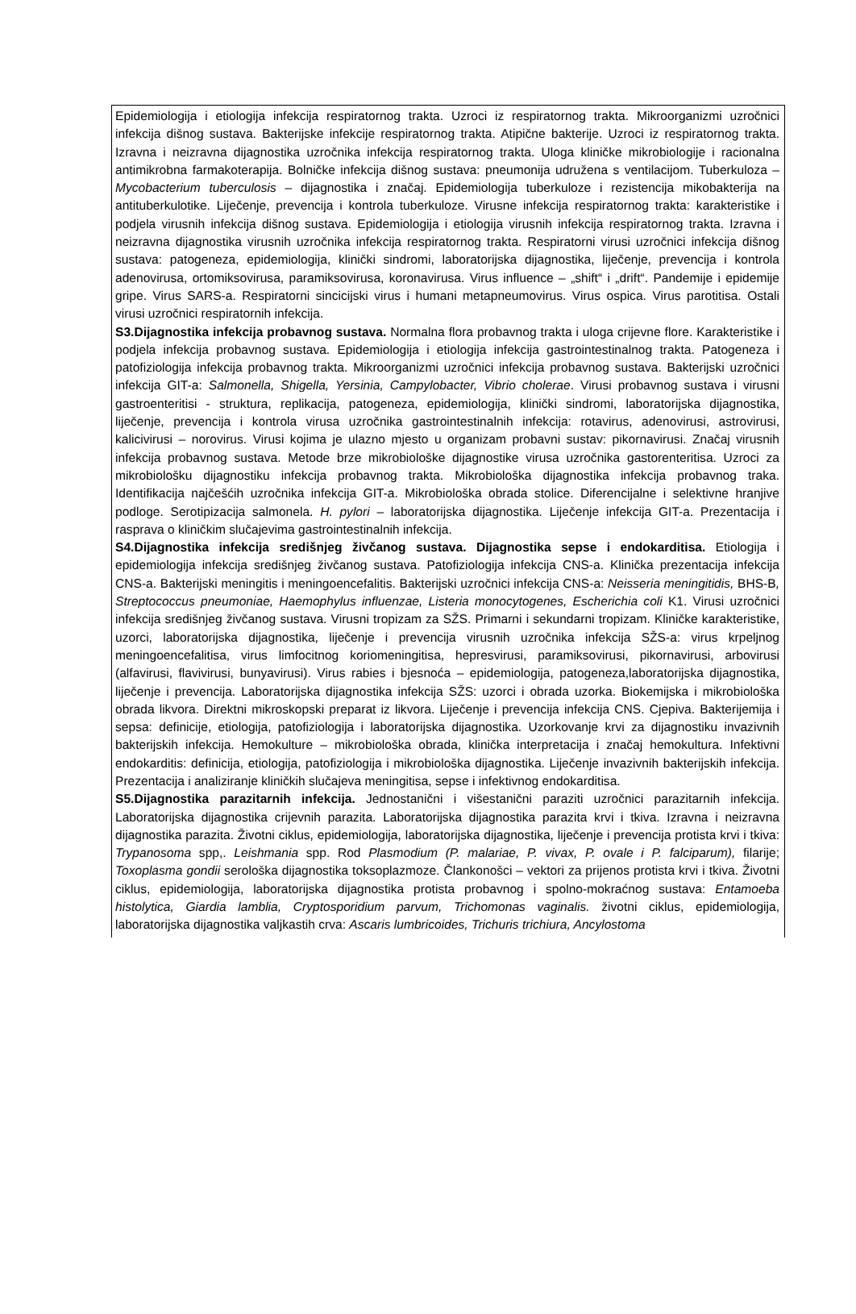Epidemiologija i etiologija infekcija respiratornog trakta. Uzroci iz respiratornog trakta. Mikroorganizmi uzročnici infekcija dišnog sustava. Bakterijske infekcije respiratornog trakta. Atipične bakterije. Uzroci iz respiratornog trakta. Izravna i neizravna dijagnostika uzročnika infekcija respiratornog trakta. Uloga kliničke mikrobiologije i racionalna antimikrobna farmakoterapija. Bolničke infekcija dišnog sustava: pneumonija udružena s ventilacijom. Tuberkuloza – Mycobacterium tuberculosis – dijagnostika i značaj. Epidemiologija tuberkuloze i rezistencija mikobakterija na antituberkulotike. Liječenje, prevencija i kontrola tuberkuloze. Virusne infekcija respiratornog trakta: karakteristike i podjela virusnih infekcija dišnog sustava. Epidemiologija i etiologija virusnih infekcija respiratornog trakta. Izravna i neizravna dijagnostika virusnih uzročnika infekcija respiratornog trakta. Respiratorni virusi uzročnici infekcija dišnog sustava: patogeneza, epidemiologija, klinički sindromi, laboratorijska dijagnostika, liječenje, prevencija i kontrola adenovirusa, ortomiksovirusa, paramiksovirusa, koronavirusa. Virus influence – „shift“ i „drift“. Pandemije i epidemije gripe. Virus SARS-a. Respiratorni sincicijski virus i humani metapneumovirus. Virus ospica. Virus parotitisa. Ostali virusi uzročnici respiratornih infekcija.
S3.Dijagnostika infekcija probavnog sustava. Normalna flora probavnog trakta i uloga crijevne flore. Karakteristike i podjela infekcija probavnog sustava. Epidemiologija i etiologija infekcija gastrointestinalnog trakta. Patogeneza i patofiziologija infekcija probavnog trakta. Mikroorganizmi uzročnici infekcija probavnog sustava. Bakterijski uzročnici infekcija GIT-a: Salmonella, Shigella, Yersinia, Campylobacter, Vibrio cholerae. Virusi probavnog sustava i virusni gastroenteritisi - struktura, replikacija, patogeneza, epidemiologija, klinički sindromi, laboratorijska dijagnostika, liječenje, prevencija i kontrola virusa uzročnika gastrointestinalnih infekcija: rotavirus, adenovirusi, astrovirusi, kalicivirusi – norovirus. Virusi kojima je ulazno mjesto u organizam probavni sustav: pikornavirusi. Značaj virusnih infekcija probavnog sustava. Metode brze mikrobiološke dijagnostike virusa uzročnika gastorenteritisa. Uzroci za mikrobiološku dijagnostiku infekcija probavnog trakta. Mikrobiološka dijagnostika infekcija probavnog traka. Identifikacija najčešćih uzročnika infekcija GIT-a. Mikrobiološka obrada stolice. Diferencijalne i selektivne hranjive podloge. Serotipizacija salmonela. H. pylori – laboratorijska dijagnostika. Liječenje infekcija GIT-a. Prezentacija i rasprava o kliničkim slučajevima gastrointestinalnih infekcija.
S4.Dijagnostika infekcija središnjeg živčanog sustava. Dijagnostika sepse i endokarditisa. Etiologija i epidemiologija infekcija središnjeg živčanog sustava. Patofiziologija infekcija CNS-a. Klinička prezentacija infekcija CNS-a. Bakterijski meningitis i meningoencefalitis. Bakterijski uzročnici infekcija CNS-a: Neisseria meningitidis, BHS-B, Streptococcus pneumoniae, Haemophylus influenzae, Listeria monocytogenes, Escherichia coli K1. Virusi uzročnici infekcija središnjeg živčanog sustava. Virusni tropizam za SŽS. Primarni i sekundarni tropizam. Kliničke karakteristike, uzorci, laboratorijska dijagnostika, liječenje i prevencija virusnih uzročnika infekcija SŽS-a: virus krpeljnog meningoencefalitisa, virus limfocitnog koriomeningitisa, hepresvirusi, paramiksovirusi, pikornavirusi, arbovirusi (alfavirusi, flavivirusi, bunyavirusi). Virus rabies i bjesnoća – epidemiologija, patogeneza,laboratorijska dijagnostika, liječenje i prevencija. Laboratorijska dijagnostika infekcija SŽS: uzorci i obrada uzorka. Biokemijska i mikrobiološka obrada likvora. Direktni mikroskopski preparat iz likvora. Liječenje i prevencija infekcija CNS. Cjepiva. Bakterijemija i sepsa: definicije, etiologija, patofiziologija i laboratorijska dijagnostika. Uzorkovanje krvi za dijagnostiku invazivnih bakterijskih infekcija. Hemokulture – mikrobiološka obrada, klinička interpretacija i značaj hemokultura. Infektivni endokarditis: definicija, etiologija, patofiziologija i mikrobiološka dijagnostika. Liječenje invazivnih bakterijskih infekcija. Prezentacija i analiziranje kliničkih slučajeva meningitisa, sepse i infektivnog endokarditisa.
S5.Dijagnostika parazitarnih infekcija. Jednostanični i višestanični paraziti uzročnici parazitarnih infekcija. Laboratorijska dijagnostika crijevnih parazita. Laboratorijska dijagnostika parazita krvi i tkiva. Izravna i neizravna dijagnostika parazita. Životni ciklus, epidemiologija, laboratorijska dijagnostika, liječenje i prevencija protista krvi i tkiva: Trypanosoma spp,. Leishmania spp. Rod Plasmodium (P. malariae, P. vivax, P. ovale i P. falciparum), filarije; Toxoplasma gondii serološka dijagnostika toksoplazmoze. Člankonošci – vektori za prijenos protista krvi i tkiva. Životni ciklus, epidemiologija, laboratorijska dijagnostika protista probavnog i spolno-mokraćnog sustava: Entamoeba histolytica, Giardia lamblia, Cryptosporidium parvum, Trichomonas vaginalis. životni ciklus, epidemiologija, laboratorijska dijagnostika valjkastih crva: Ascaris lumbricoides, Trichuris trichiura, Ancylostoma